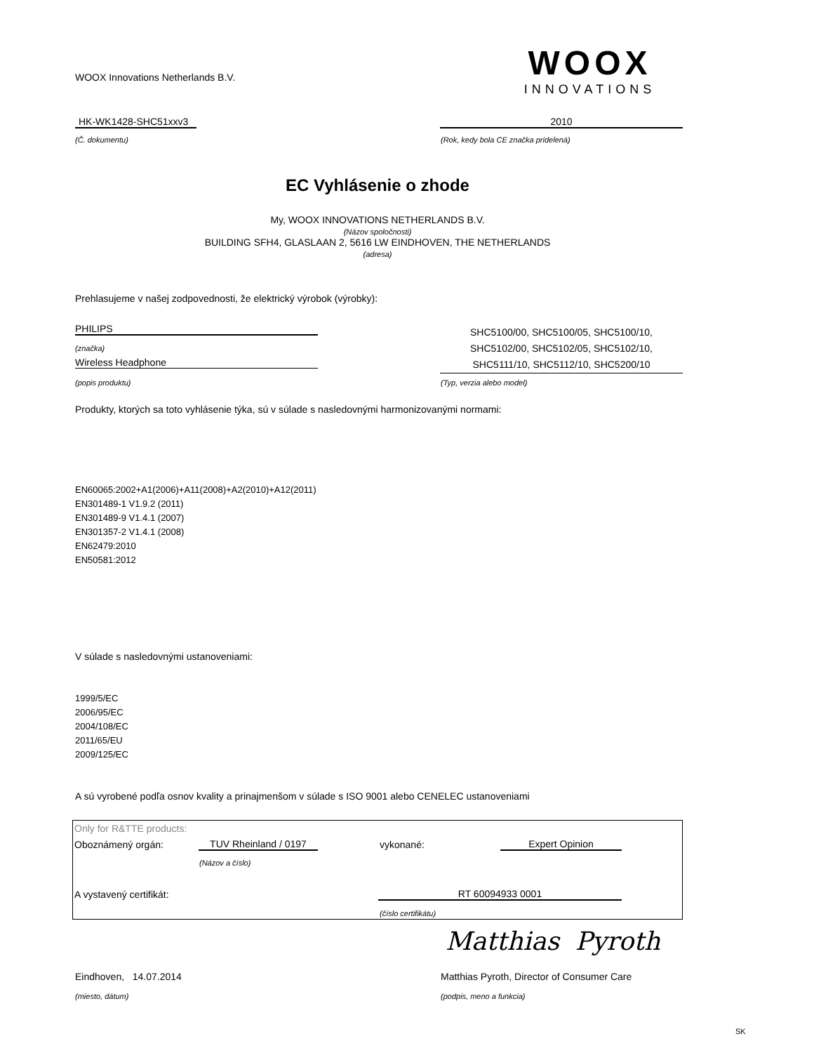WOOX Innovations Netherlands B.V.
WOOX
INNOVATIONS
HK-WK1428-SHC51xxv3
(Č. dokumentu)
2010
(Rok, kedy bola CE značka pridelená)
EC Vyhlásenie o zhode
My, WOOX INNOVATIONS NETHERLANDS B.V.
(Názov spoločnosti)
BUILDING SFH4, GLASLAAN 2, 5616 LW EINDHOVEN, THE NETHERLANDS
(adresa)
Prehlasujeme v našej zodpovednosti, že elektrický výrobok (výrobky):
PHILIPS
(značka)
Wireless Headphone
(popis produktu)
SHC5100/00, SHC5100/05, SHC5100/10,
SHC5102/00, SHC5102/05, SHC5102/10,
SHC5111/10, SHC5112/10, SHC5200/10
(Typ, verzia alebo model)
Produkty, ktorých sa toto vyhlásenie týka, sú v súlade s nasledovnými harmonizovanými normami:
EN60065:2002+A1(2006)+A11(2008)+A2(2010)+A12(2011)
EN301489-1 V1.9.2 (2011)
EN301489-9 V1.4.1 (2007)
EN301357-2 V1.4.1 (2008)
EN62479:2010
EN50581:2012
V súlade s nasledovnými ustanoveniami:
1999/5/EC
2006/95/EC
2004/108/EC
2011/65/EU
2009/125/EC
A sú vyrobené podľa osnov kvality a prinajmenšom v súlade s ISO 9001 alebo CENELEC ustanoveniami
Only for R&TTE products:
Oboznámený orgán: TUV Rheinland / 0197
(Názov a číslo)
vykonané: Expert Opinion
A vystavený certifikát: RT 60094933 0001
(číslo certifikátu)
Matthias Pyroth
Eindhoven, 14.07.2014
(miesto, dátum)
Matthias Pyroth, Director of Consumer Care
(podpis, meno a funkcia)
SK